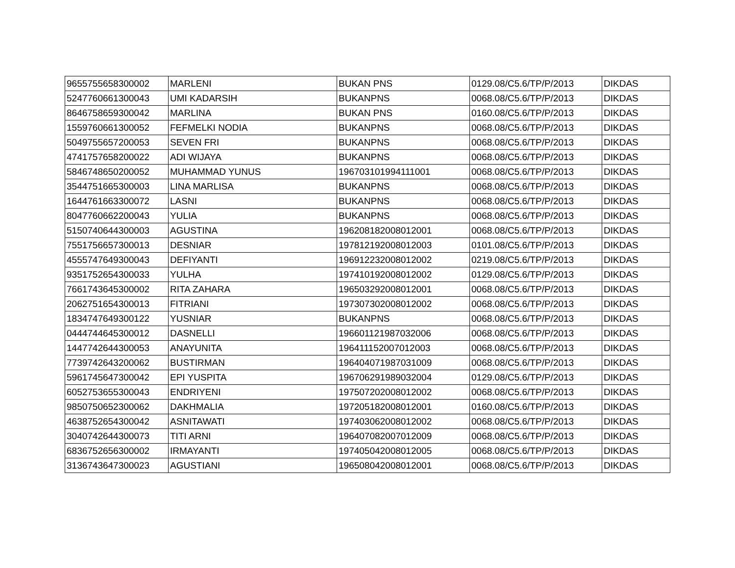| 9655755658300002 | MARLENI | BUKAN PNS | 0129.08/C5.6/TP/P/2013 | DIKDAS |
| 5247760661300043 | UMI KADARSIH | BUKANPNS | 0068.08/C5.6/TP/P/2013 | DIKDAS |
| 8646758659300042 | MARLINA | BUKAN PNS | 0160.08/C5.6/TP/P/2013 | DIKDAS |
| 1559760661300052 | FEFMELKI NODIA | BUKANPNS | 0068.08/C5.6/TP/P/2013 | DIKDAS |
| 5049755657200053 | SEVEN FRI | BUKANPNS | 0068.08/C5.6/TP/P/2013 | DIKDAS |
| 4741757658200022 | ADI WIJAYA | BUKANPNS | 0068.08/C5.6/TP/P/2013 | DIKDAS |
| 5846748650200052 | MUHAMMAD YUNUS | 196703101994111001 | 0068.08/C5.6/TP/P/2013 | DIKDAS |
| 3544751665300003 | LINA MARLISA | BUKANPNS | 0068.08/C5.6/TP/P/2013 | DIKDAS |
| 1644761663300072 | LASNI | BUKANPNS | 0068.08/C5.6/TP/P/2013 | DIKDAS |
| 8047760662200043 | YULIA | BUKANPNS | 0068.08/C5.6/TP/P/2013 | DIKDAS |
| 5150740644300003 | AGUSTINA | 196208182008012001 | 0068.08/C5.6/TP/P/2013 | DIKDAS |
| 7551756657300013 | DESNIAR | 197812192008012003 | 0101.08/C5.6/TP/P/2013 | DIKDAS |
| 4555747649300043 | DEFIYANTI | 196912232008012002 | 0219.08/C5.6/TP/P/2013 | DIKDAS |
| 9351752654300033 | YULHA | 197410192008012002 | 0129.08/C5.6/TP/P/2013 | DIKDAS |
| 7661743645300002 | RITA ZAHARA | 196503292008012001 | 0068.08/C5.6/TP/P/2013 | DIKDAS |
| 2062751654300013 | FITRIANI | 197307302008012002 | 0068.08/C5.6/TP/P/2013 | DIKDAS |
| 1834747649300122 | YUSNIAR | BUKANPNS | 0068.08/C5.6/TP/P/2013 | DIKDAS |
| 0444744645300012 | DASNELLI | 196601121987032006 | 0068.08/C5.6/TP/P/2013 | DIKDAS |
| 1447742644300053 | ANAYUNITA | 196411152007012003 | 0068.08/C5.6/TP/P/2013 | DIKDAS |
| 7739742643200062 | BUSTIRMAN | 196404071987031009 | 0068.08/C5.6/TP/P/2013 | DIKDAS |
| 5961745647300042 | EPI YUSPITA | 196706291989032004 | 0129.08/C5.6/TP/P/2013 | DIKDAS |
| 6052753655300043 | ENDRIYENI | 197507202008012002 | 0068.08/C5.6/TP/P/2013 | DIKDAS |
| 9850750652300062 | DAKHMALIA | 197205182008012001 | 0160.08/C5.6/TP/P/2013 | DIKDAS |
| 4638752654300042 | ASNITAWATI | 197403062008012002 | 0068.08/C5.6/TP/P/2013 | DIKDAS |
| 3040742644300073 | TITI ARNI | 196407082007012009 | 0068.08/C5.6/TP/P/2013 | DIKDAS |
| 6836752656300002 | IRMAYANTI | 197405042008012005 | 0068.08/C5.6/TP/P/2013 | DIKDAS |
| 3136743647300023 | AGUSTIANI | 196508042008012001 | 0068.08/C5.6/TP/P/2013 | DIKDAS |